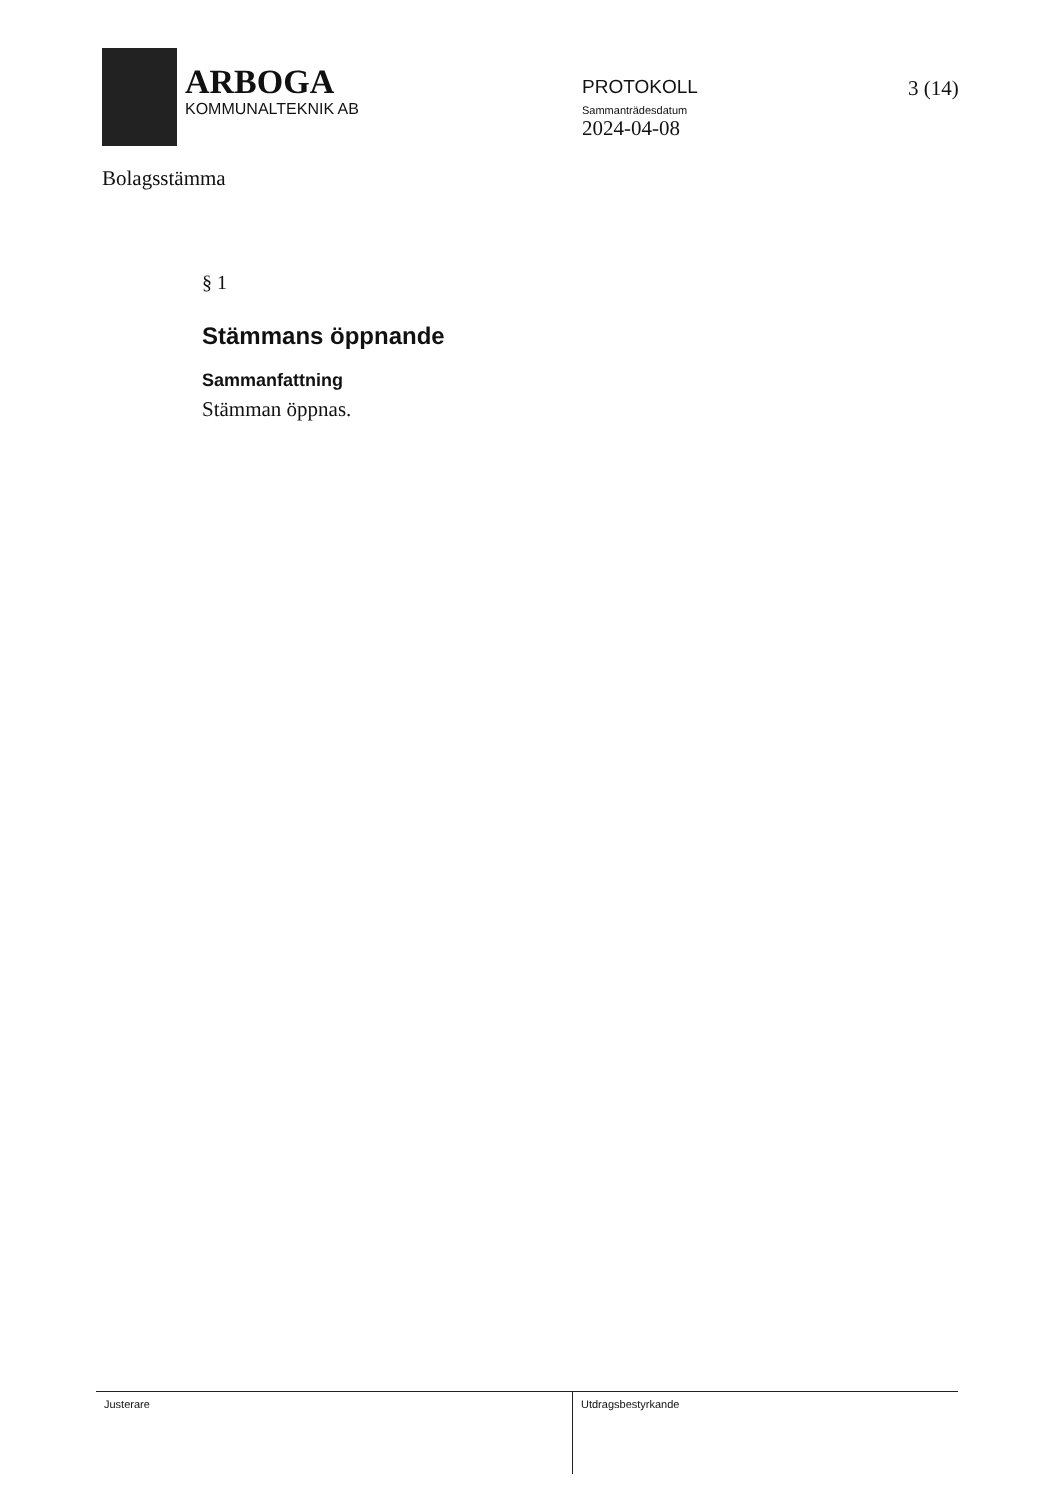ARBOGA
KOMMUNALTEKNIK AB
PROTOKOLL
Sammanträdesdatum
2024-04-08
3 (14)
Bolagsstämma
§ 1
Stämmans öppnande
Sammanfattning
Stämman öppnas.
Justerare Utdragsbestyrkande